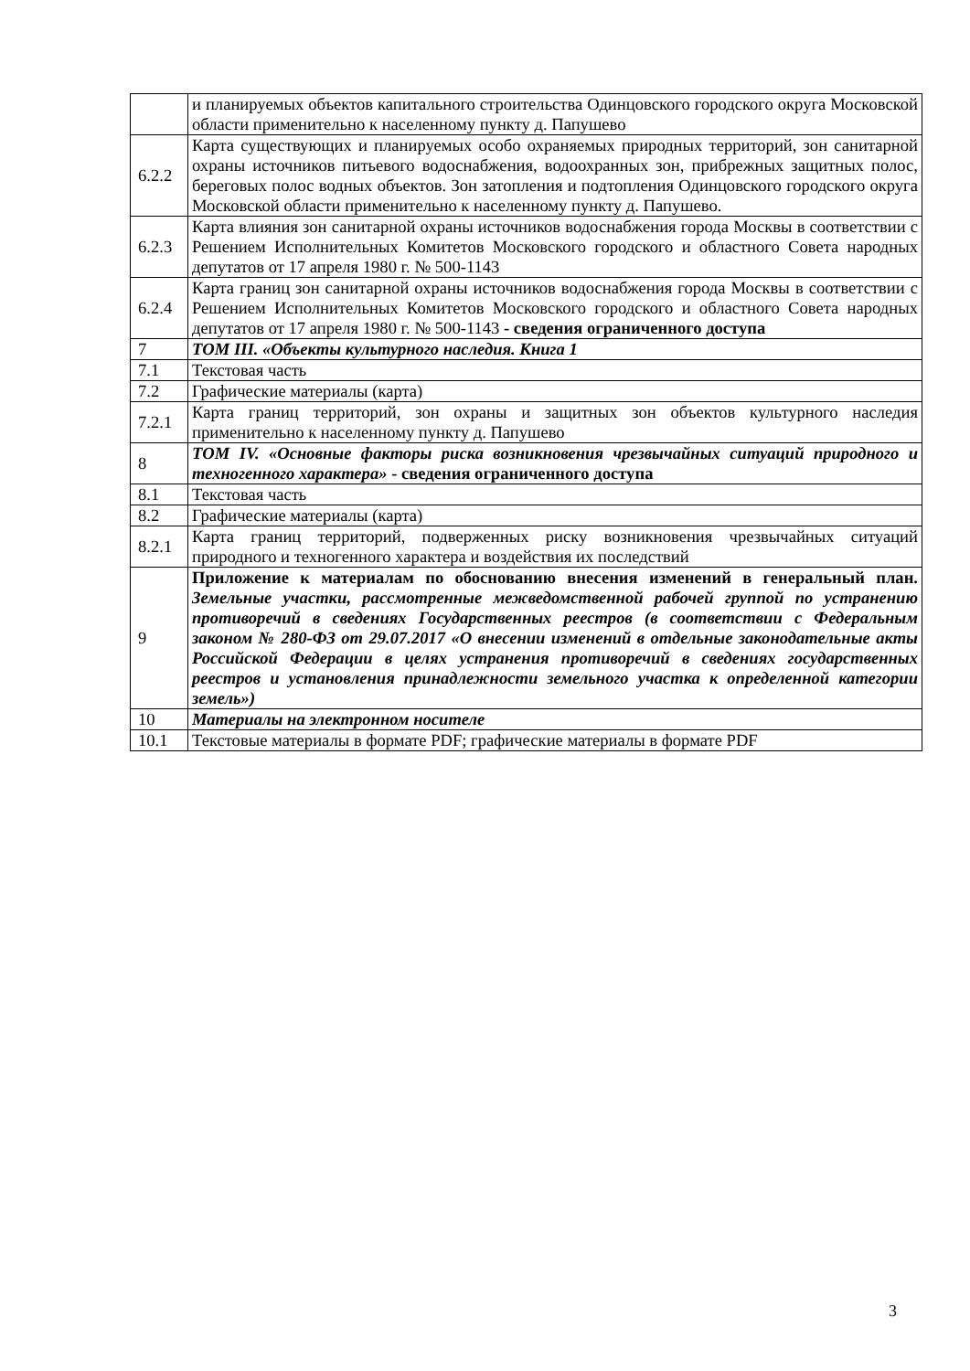| | и планируемых объектов капитального строительства Одинцовского городского округа Московской области применительно к населенному пункту д. Папушево |
| 6.2.2 | Карта существующих и планируемых особо охраняемых природных территорий, зон санитарной охраны источников питьевого водоснабжения, водоохранных зон, прибрежных защитных полос, береговых полос водных объектов. Зон затопления и подтопления Одинцовского городского округа Московской области применительно к населенному пункту д. Папушево. |
| 6.2.3 | Карта влияния зон санитарной охраны источников водоснабжения города Москвы в соответствии с Решением Исполнительных Комитетов Московского городского и областного Совета народных депутатов от 17 апреля 1980 г. № 500-1143 |
| 6.2.4 | Карта границ зон санитарной охраны источников водоснабжения города Москвы в соответствии с Решением Исполнительных Комитетов Московского городского и областного Совета народных депутатов от 17 апреля 1980 г. № 500-1143 - сведения ограниченного доступа |
| 7 | ТОМ III. «Объекты культурного наследия. Книга 1 |
| 7.1 | Текстовая часть |
| 7.2 | Графические материалы (карта) |
| 7.2.1 | Карта границ территорий, зон охраны и защитных зон объектов культурного наследия применительно к населенному пункту д. Папушево |
| 8 | ТОМ IV. «Основные факторы риска возникновения чрезвычайных ситуаций природного и техногенного характера» - сведения ограниченного доступа |
| 8.1 | Текстовая часть |
| 8.2 | Графические материалы (карта) |
| 8.2.1 | Карта границ территорий, подверженных риску возникновения чрезвычайных ситуаций природного и техногенного характера и воздействия их последствий |
| 9 | Приложение к материалам по обоснованию внесения изменений в генеральный план. Земельные участки, рассмотренные межведомственной рабочей группой по устранению противоречий в сведениях Государственных реестров (в соответствии с Федеральным законом № 280-ФЗ от 29.07.2017 «О внесении изменений в отдельные законодательные акты Российской Федерации в целях устранения противоречий в сведениях государственных реестров и установления принадлежности земельного участка к определенной категории земель») |
| 10 | Материалы на электронном носителе |
| 10.1 | Текстовые материалы в формате PDF; графические материалы в формате PDF |
3